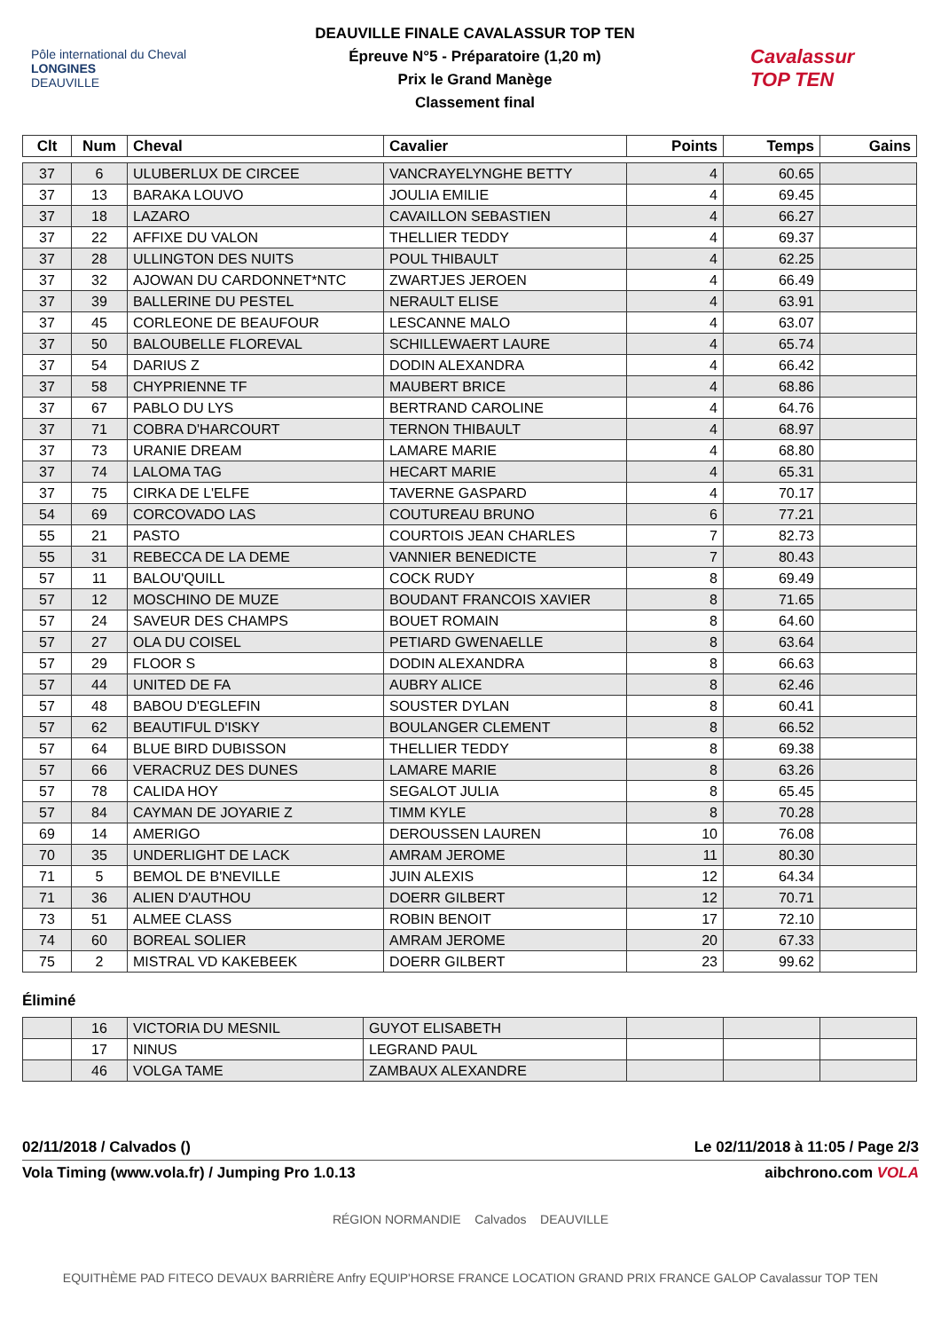Pôle international du Cheval
LONGINES
DEAUVILLE
DEAUVILLE FINALE CAVALASSUR TOP TEN
Épreuve N°5 - Préparatoire (1,20 m)
Prix le Grand Manège
Classement final
Cavalassur
TOP TEN
| Clt | Num | Cheval | Cavalier | Points | Temps | Gains |
| --- | --- | --- | --- | --- | --- | --- |
| 37 | 6 | ULUBERLUX DE CIRCEE | VANCRAYELYNGHE BETTY | 4 | 60.65 | |
| 37 | 13 | BARAKA LOUVO | JOULIA EMILIE | 4 | 69.45 | |
| 37 | 18 | LAZARO | CAVAILLON SEBASTIEN | 4 | 66.27 | |
| 37 | 22 | AFFIXE DU VALON | THELLIER TEDDY | 4 | 69.37 | |
| 37 | 28 | ULLINGTON DES NUITS | POUL THIBAULT | 4 | 62.25 | |
| 37 | 32 | AJOWAN DU CARDONNET*NTC | ZWARTJES JEROEN | 4 | 66.49 | |
| 37 | 39 | BALLERINE DU PESTEL | NERAULT ELISE | 4 | 63.91 | |
| 37 | 45 | CORLEONE DE BEAUFOUR | LESCANNE MALO | 4 | 63.07 | |
| 37 | 50 | BALOUBELLE FLOREVAL | SCHILLEWAERT LAURE | 4 | 65.74 | |
| 37 | 54 | DARIUS Z | DODIN ALEXANDRA | 4 | 66.42 | |
| 37 | 58 | CHYPRIENNE TF | MAUBERT BRICE | 4 | 68.86 | |
| 37 | 67 | PABLO DU LYS | BERTRAND CAROLINE | 4 | 64.76 | |
| 37 | 71 | COBRA D'HARCOURT | TERNON THIBAULT | 4 | 68.97 | |
| 37 | 73 | URANIE DREAM | LAMARE MARIE | 4 | 68.80 | |
| 37 | 74 | LALOMA TAG | HECART MARIE | 4 | 65.31 | |
| 37 | 75 | CIRKA DE L'ELFE | TAVERNE GASPARD | 4 | 70.17 | |
| 54 | 69 | CORCOVADO LAS | COUTUREAU BRUNO | 6 | 77.21 | |
| 55 | 21 | PASTO | COURTOIS JEAN CHARLES | 7 | 82.73 | |
| 55 | 31 | REBECCA DE LA DEME | VANNIER BENEDICTE | 7 | 80.43 | |
| 57 | 11 | BALOU'QUILL | COCK RUDY | 8 | 69.49 | |
| 57 | 12 | MOSCHINO DE MUZE | BOUDANT FRANCOIS XAVIER | 8 | 71.65 | |
| 57 | 24 | SAVEUR DES CHAMPS | BOUET ROMAIN | 8 | 64.60 | |
| 57 | 27 | OLA DU COISEL | PETIARD GWENAELLE | 8 | 63.64 | |
| 57 | 29 | FLOOR S | DODIN ALEXANDRA | 8 | 66.63 | |
| 57 | 44 | UNITED DE FA | AUBRY ALICE | 8 | 62.46 | |
| 57 | 48 | BABOU D'EGLEFIN | SOUSTER DYLAN | 8 | 60.41 | |
| 57 | 62 | BEAUTIFUL D'ISKY | BOULANGER CLEMENT | 8 | 66.52 | |
| 57 | 64 | BLUE BIRD DUBISSON | THELLIER TEDDY | 8 | 69.38 | |
| 57 | 66 | VERACRUZ DES DUNES | LAMARE MARIE | 8 | 63.26 | |
| 57 | 78 | CALIDA HOY | SEGALOT JULIA | 8 | 65.45 | |
| 57 | 84 | CAYMAN DE JOYARIE Z | TIMM KYLE | 8 | 70.28 | |
| 69 | 14 | AMERIGO | DEROUSSEN LAUREN | 10 | 76.08 | |
| 70 | 35 | UNDERLIGHT DE LACK | AMRAM JEROME | 11 | 80.30 | |
| 71 | 5 | BEMOL DE B'NEVILLE | JUIN ALEXIS | 12 | 64.34 | |
| 71 | 36 | ALIEN D'AUTHOU | DOERR GILBERT | 12 | 70.71 | |
| 73 | 51 | ALMEE CLASS | ROBIN BENOIT | 17 | 72.10 | |
| 74 | 60 | BOREAL SOLIER | AMRAM JEROME | 20 | 67.33 | |
| 75 | 2 | MISTRAL VD KAKEBEEK | DOERR GILBERT | 23 | 99.62 | |
Éliminé
| | 16 | VICTORIA DU MESNIL | GUYOT ELISABETH | | | |
| | 17 | NINUS | LEGRAND PAUL | | | |
| | 46 | VOLGA TAME | ZAMBAUX ALEXANDRE | | | |
02/11/2018 / Calvados () Le 02/11/2018 à 11:05 / Page 2/3
Vola Timing (www.vola.fr) / Jumping Pro 1.0.13 aibchrono.com VOLA
RÉGION NORMANDIE Calvados DEAUVILLE
EQUITHÈME PAD FITECO DEVAUX BARRIÈRE Anfry EQUIP'HORSE FRANCE LOCATION GRAND PRIX FRANCE GALOP Cavalassur TOP TEN